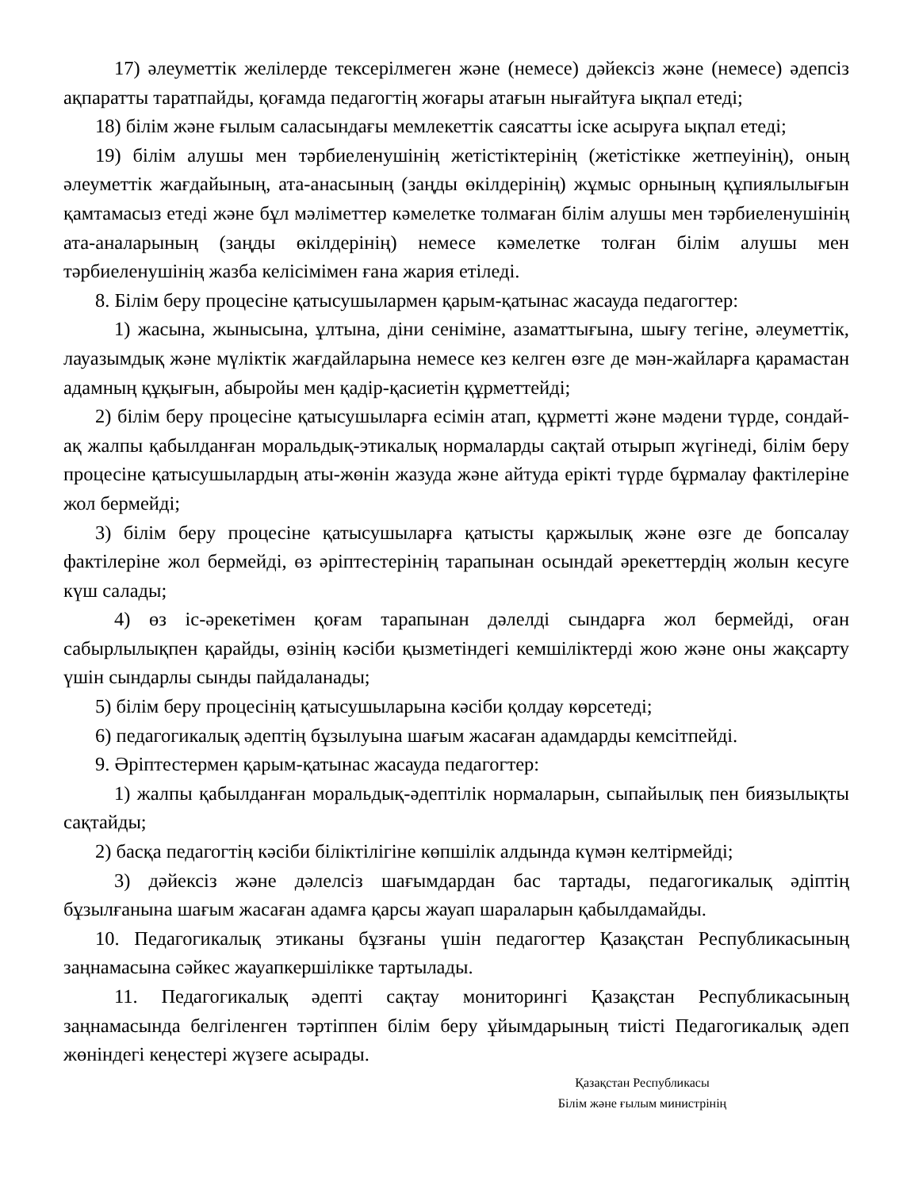17) әлеуметтік желілерде тексерілмеген және (немесе) дәйексіз және (немесе) әдепсіз ақпаратты таратпайды, қоғамда педагогтің жоғары атағын нығайтуға ықпал етеді;
18) білім және ғылым саласындағы мемлекеттік саясатты іске асыруға ықпал етеді;
19) білім алушы мен тәрбиеленушінің жетістіктерінің (жетістікке жетпеуінің), оның әлеуметтік жағдайының, ата-анасының (заңды өкілдерінің) жұмыс орнының құпиялылығын қамтамасыз етеді және бұл мәліметтер кәмелетке толмаған білім алушы мен тәрбиеленушінің ата-аналарының (заңды өкілдерінің) немесе кәмелетке толған білім алушы мен тәрбиеленушінің жазба келісімімен ғана жария етіледі.
8. Білім беру процесіне қатысушылармен қарым-қатынас жасауда педагогтер:
1) жасына, жынысына, ұлтына, діни сеніміне, азаматтығына, шығу тегіне, әлеуметтік, лауазымдық және мүліктік жағдайларына немесе кез келген өзге де мән-жайларға қарамастан адамның құқығын, абыройы мен қадір-қасиетін құрметтейді;
2) білім беру процесіне қатысушыларға есімін атап, құрметті және мәдени түрде, сондай-ақ жалпы қабылданған моральдық-этикалық нормаларды сақтай отырып жүгінеді, білім беру процесіне қатысушылардың аты-жөнін жазуда және айтуда ерікті түрде бұрмалау фактілеріне жол бермейді;
3) білім беру процесіне қатысушыларға қатысты қаржылық және өзге де бопсалау фактілеріне жол бермейді, өз әріптестерінің тарапынан осындай әрекеттердің жолын кесуге күш салады;
4) өз іс-әрекетімен қоғам тарапынан дәлелді сындарға жол бермейді, оған сабырлылықпен қарайды, өзінің кәсіби қызметіндегі кемшіліктерді жою және оны жақсарту үшін сындарлы сынды пайдаланады;
5) білім беру процесінің қатысушыларына кәсіби қолдау көрсетеді;
6) педагогикалық әдептің бұзылуына шағым жасаған адамдарды кемсітпейді.
9. Әріптестермен қарым-қатынас жасауда педагогтер:
1) жалпы қабылданған моральдық-әдептілік нормаларын, сыпайылық пен биязылықты сақтайды;
2) басқа педагогтің кәсіби біліктілігіне көпшілік алдында күмән келтірмейді;
3) дәйексіз және дәлелсіз шағымдардан бас тартады, педагогикалық әдіптің бұзылғанына шағым жасаған адамға қарсы жауап шараларын қабылдамайды.
10. Педагогикалық этиканы бұзғаны үшін педагогтер Қазақстан Республикасының заңнамасына сәйкес жауапкершілікке тартылады.
11. Педагогикалық әдепті сақтау мониторингі Қазақстан Республикасының заңнамасында белгіленген тәртіппен білім беру ұйымдарының тиісті Педагогикалық әдеп жөніндегі кеңестері жүзеге асырады.
Қазақстан Республикасы
Білім және ғылым министрінің